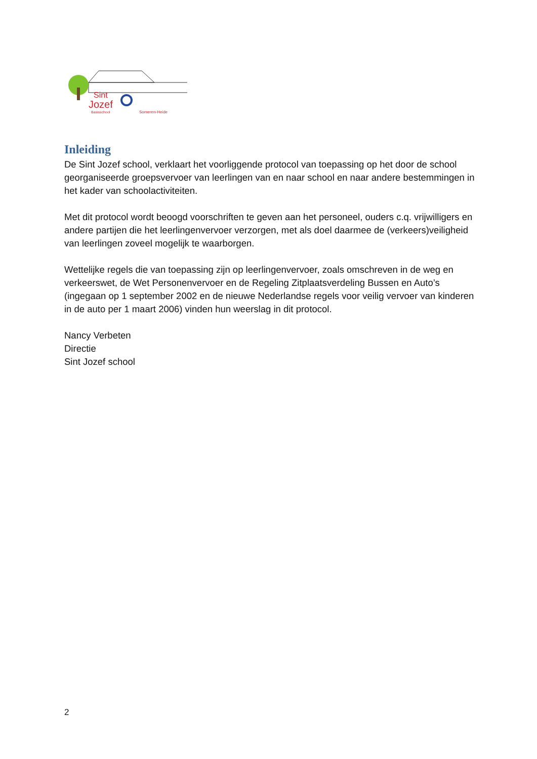Sint
Jozef
Basisschool
Someren-Heide
Inleiding
De Sint Jozef school, verklaart het voorliggende protocol van toepassing op het door de school georganiseerde groepsvervoer van leerlingen van en naar school en naar andere bestemmingen in het kader van schoolactiviteiten.
Met dit protocol wordt beoogd voorschriften te geven aan het personeel, ouders c.q. vrijwilligers en andere partijen die het leerlingenvervoer verzorgen, met als doel daarmee de (verkeers)veiligheid van leerlingen zoveel mogelijk te waarborgen.
Wettelijke regels die van toepassing zijn op leerlingenvervoer, zoals omschreven in de weg en verkeerswet, de Wet Personenvervoer en de Regeling Zitplaatsverdeling Bussen en Auto’s (ingegaan op 1 september 2002 en de nieuwe Nederlandse regels voor veilig vervoer van kinderen in de auto per 1 maart 2006) vinden hun weerslag in dit protocol.
Nancy Verbeten
Directie
Sint Jozef school
2